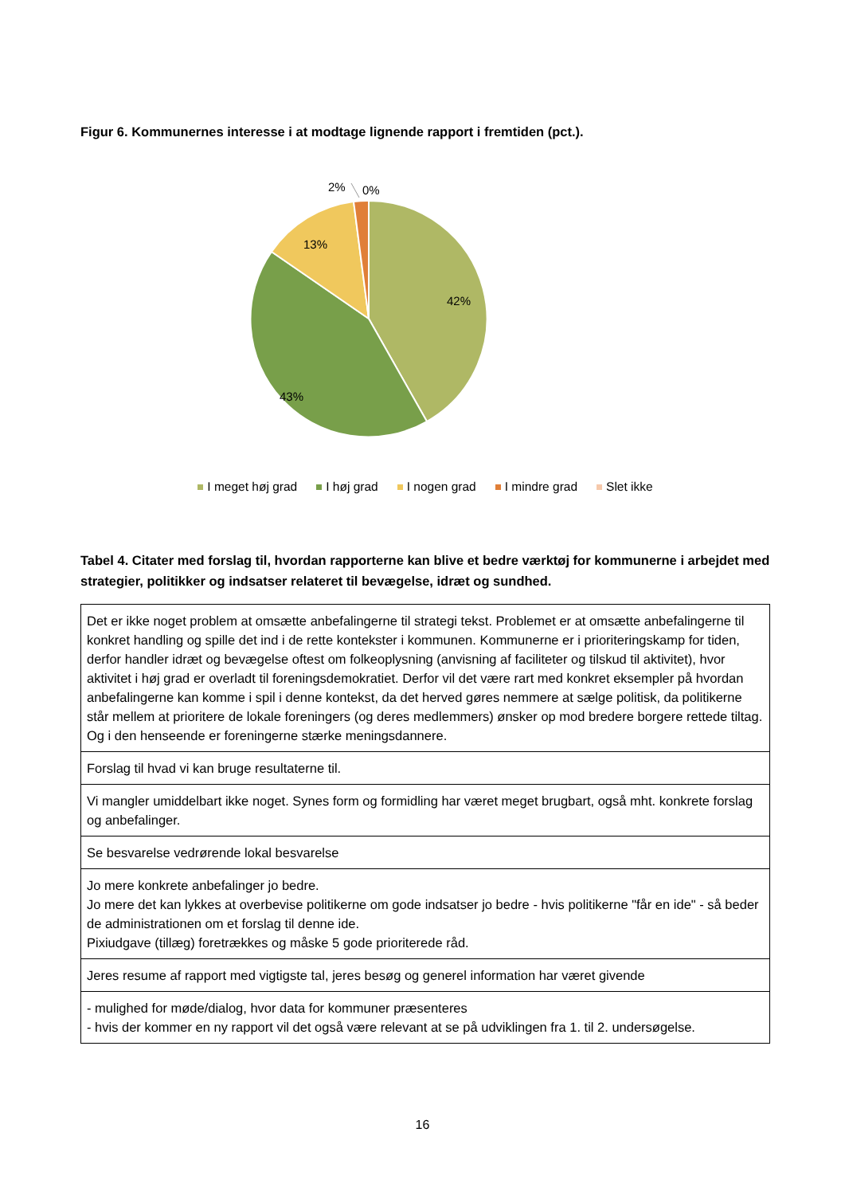Figur 6. Kommunernes interesse i at modtage lignende rapport i fremtiden (pct.).
2%
0%
13%
42%
43%
I meget høj grad I høj grad I nogen grad I mindre grad Slet ikke
Tabel 4. Citater med forslag til, hvordan rapporterne kan blive et bedre værktøj for kommunerne i arbejdet med strategier, politikker og indsatser relateret til bevægelse, idræt og sundhed.
| Det er ikke noget problem at omsætte anbefalingerne til strategi tekst. Problemet er at omsætte anbefalingerne til konkret handling og spille det ind i de rette kontekster i kommunen. Kommunerne er i prioriteringskamp for tiden, derfor handler idræt og bevægelse oftest om folkeoplysning (anvisning af faciliteter og tilskud til aktivitet), hvor aktivitet i høj grad er overladt til foreningsdemokratiet. Derfor vil det være rart med konkret eksempler på hvordan anbefalingerne kan komme i spil i denne kontekst, da det herved gøres nemmere at sælge politisk, da politikerne står mellem at prioritere de lokale foreningers (og deres medlemmers) ønsker op mod bredere borgere rettede tiltag. Og i den henseende er foreningerne stærke meningsdannere. |
| Forslag til hvad vi kan bruge resultaterne til. |
| Vi mangler umiddelbart ikke noget. Synes form og formidling har været meget brugbart, også mht. konkrete forslag og anbefalinger. |
| Se besvarelse vedrørende lokal besvarelse |
| Jo mere konkrete anbefalinger jo bedre. Jo mere det kan lykkes at overbevise politikerne om gode indsatser jo bedre - hvis politikerne "får en ide" - så beder de administrationen om et forslag til denne ide. Pixiudgave (tillæg) foretrækkes og måske 5 gode prioriterede råd. |
| Jeres resume af rapport med vigtigste tal, jeres besøg og generel information har været givende |
| - mulighed for møde/dialog, hvor data for kommuner præsenteres - hvis der kommer en ny rapport vil det også være relevant at se på udviklingen fra 1. til 2. undersøgelse. |
16